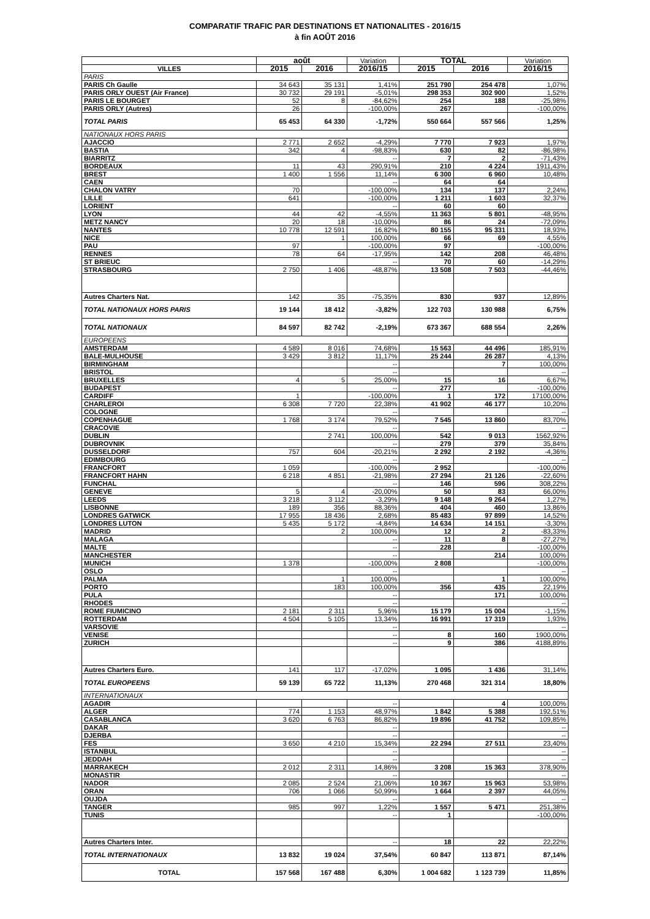COMPARATIF TRAFIC PAR DESTINATIONS ET NATIONALITES - 2016/15
à fin AOÛT 2016
| | août | | Variation | TOTAL | | Variation |
| --- | --- | --- | --- | --- | --- | --- |
| VILLES | 2015 | 2016 | 2016/15 | 2015 | 2016 | 2016/15 |
| PARIS | | | | | | |
| PARIS Ch Gaulle | 34 643 | 35 131 | 1,41% | 251 790 | 254 478 | 1,07% |
| PARIS ORLY OUEST (Air France) | 30 732 | 29 191 | -5,01% | 298 353 | 302 900 | 1,52% |
| PARIS LE BOURGET | 52 | 8 | -84,62% | 254 | 188 | -25,98% |
| PARIS ORLY (Autres) | 26 | | -100,00% | 267 | | -100,00% |
| TOTAL PARIS | 65 453 | 64 330 | -1,72% | 550 664 | 557 566 | 1,25% |
| NATIONAUX HORS PARIS | | | | | | |
| AJACCIO | 2 771 | 2 652 | -4,29% | 7 770 | 7 923 | 1,97% |
| BASTIA | 342 | 4 | -98,83% | 630 | 82 | -86,98% |
| BIARRITZ | | | -- | 7 | 2 | -71,43% |
| BORDEAUX | 11 | 43 | 290,91% | 210 | 4 224 | 1911,43% |
| BREST | 1 400 | 1 556 | 11,14% | 6 300 | 6 960 | 10,48% |
| CAEN | | | -- | 64 | 64 | |
| CHALON VATRY | 70 | | -100,00% | 134 | 137 | 2,24% |
| LILLE | 641 | | -100,00% | 1 211 | 1 603 | 32,37% |
| LORIENT | | | -- | 60 | 60 | |
| LYON | 44 | 42 | -4,55% | 11 363 | 5 801 | -48,95% |
| METZ NANCY | 20 | 18 | -10,00% | 86 | 24 | -72,09% |
| NANTES | 10 778 | 12 591 | 16,82% | 80 155 | 95 331 | 18,93% |
| NICE | | 1 | 100,00% | 66 | 69 | 4,55% |
| PAU | 97 | | -100,00% | 97 | | -100,00% |
| RENNES | 78 | 64 | -17,95% | 142 | 208 | 46,48% |
| ST BRIEUC | | | -- | 70 | 60 | -14,29% |
| STRASBOURG | 2 750 | 1 406 | -48,87% | 13 508 | 7 503 | -44,46% |
| Autres Charters Nat. | 142 | 35 | -75,35% | 830 | 937 | 12,89% |
| TOTAL NATIONAUX HORS PARIS | 19 144 | 18 412 | -3,82% | 122 703 | 130 988 | 6,75% |
| TOTAL NATIONAUX | 84 597 | 82 742 | -2,19% | 673 367 | 688 554 | 2,26% |
| EUROPEENS | | | | | | |
| AMSTERDAM | 4 589 | 8 016 | 74,68% | 15 563 | 44 496 | 185,91% |
| BALE-MULHOUSE | 3 429 | 3 812 | 11,17% | 25 244 | 26 287 | 4,13% |
| BIRMINGHAM | | | -- | | 7 | 100,00% |
| BRISTOL | | | -- | | | -- |
| BRUXELLES | 4 | 5 | 25,00% | 15 | 16 | 6,67% |
| BUDAPEST | | | -- | 277 | | -100,00% |
| CARDIFF | 1 | | -100,00% | 1 | 172 | 17100,00% |
| CHARLEROI | 6 308 | 7 720 | 22,38% | 41 902 | 46 177 | 10,20% |
| COLOGNE | | | -- | | | -- |
| COPENHAGUE | 1 768 | 3 174 | 79,52% | 7 545 | 13 860 | 83,70% |
| CRACOVIE | | | -- | | | -- |
| DUBLIN | | 2 741 | 100,00% | 542 | 9 013 | 1562,92% |
| DUBROVNIK | | | -- | 279 | 379 | 35,84% |
| DUSSELDORF | 757 | 604 | -20,21% | 2 292 | 2 192 | -4,36% |
| EDIMBOURG | | | -- | | | -- |
| FRANCFORT | 1 059 | | -100,00% | 2 952 | | -100,00% |
| FRANCFORT HAHN | 6 218 | 4 851 | -21,98% | 27 294 | 21 126 | -22,60% |
| FUNCHAL | | | -- | 146 | 596 | 308,22% |
| GENEVE | 5 | 4 | -20,00% | 50 | 83 | 66,00% |
| LEEDS | 3 218 | 3 112 | -3,29% | 9 148 | 9 264 | 1,27% |
| LISBONNE | 189 | 356 | 88,36% | 404 | 460 | 13,86% |
| LONDRES GATWICK | 17 955 | 18 436 | 2,68% | 85 483 | 97 899 | 14,52% |
| LONDRES LUTON | 5 435 | 5 172 | -4,84% | 14 634 | 14 151 | -3,30% |
| MADRID | | 2 | 100,00% | 12 | 2 | -83,33% |
| MALAGA | | | -- | 11 | 8 | -27,27% |
| MALTE | | | -- | 228 | | -100,00% |
| MANCHESTER | | | -- | | 214 | 100,00% |
| MUNICH | 1 378 | | -100,00% | 2 808 | | -100,00% |
| OSLO | | | -- | | | -- |
| PALMA | | 1 | 100,00% | | 1 | 100,00% |
| PORTO | | 183 | 100,00% | 356 | 435 | 22,19% |
| PULA | | | -- | | 171 | 100,00% |
| RHODES | | | -- | | | -- |
| ROME FIUMICINO | 2 181 | 2 311 | 5,96% | 15 179 | 15 004 | -1,15% |
| ROTTERDAM | 4 504 | 5 105 | 13,34% | 16 991 | 17 319 | 1,93% |
| VARSOVIE | | | -- | | | -- |
| VENISE | | | -- | 8 | 160 | 1900,00% |
| ZURICH | | | -- | 9 | 386 | 4188,89% |
| Autres Charters Euro. | 141 | 117 | -17,02% | 1 095 | 1 436 | 31,14% |
| TOTAL EUROPEENS | 59 139 | 65 722 | 11,13% | 270 468 | 321 314 | 18,80% |
| INTERNATIONAUX | | | | | | |
| AGADIR | | | -- | | 4 | 100,00% |
| ALGER | 774 | 1 153 | 48,97% | 1 842 | 5 388 | 192,51% |
| CASABLANCA | 3 620 | 6 763 | 86,82% | 19 896 | 41 752 | 109,85% |
| DAKAR | | | -- | | | -- |
| DJERBA | | | -- | | | -- |
| FES | 3 650 | 4 210 | 15,34% | 22 294 | 27 511 | 23,40% |
| ISTANBUL | | | -- | | | -- |
| JEDDAH | | | -- | | | -- |
| MARRAKECH | 2 012 | 2 311 | 14,86% | 3 208 | 15 363 | 378,90% |
| MONASTIR | | | -- | | | -- |
| NADOR | 2 085 | 2 524 | 21,06% | 10 367 | 15 963 | 53,98% |
| ORAN | 706 | 1 066 | 50,99% | 1 664 | 2 397 | 44,05% |
| OUJDA | | | -- | | | -- |
| TANGER | 985 | 997 | 1,22% | 1 557 | 5 471 | 251,38% |
| TUNIS | | | -- | 1 | | -100,00% |
| Autres Charters Inter. | | | -- | 18 | 22 | 22,22% |
| TOTAL INTERNATIONAUX | 13 832 | 19 024 | 37,54% | 60 847 | 113 871 | 87,14% |
| TOTAL | 157 568 | 167 488 | 6,30% | 1 004 682 | 1 123 739 | 11,85% |